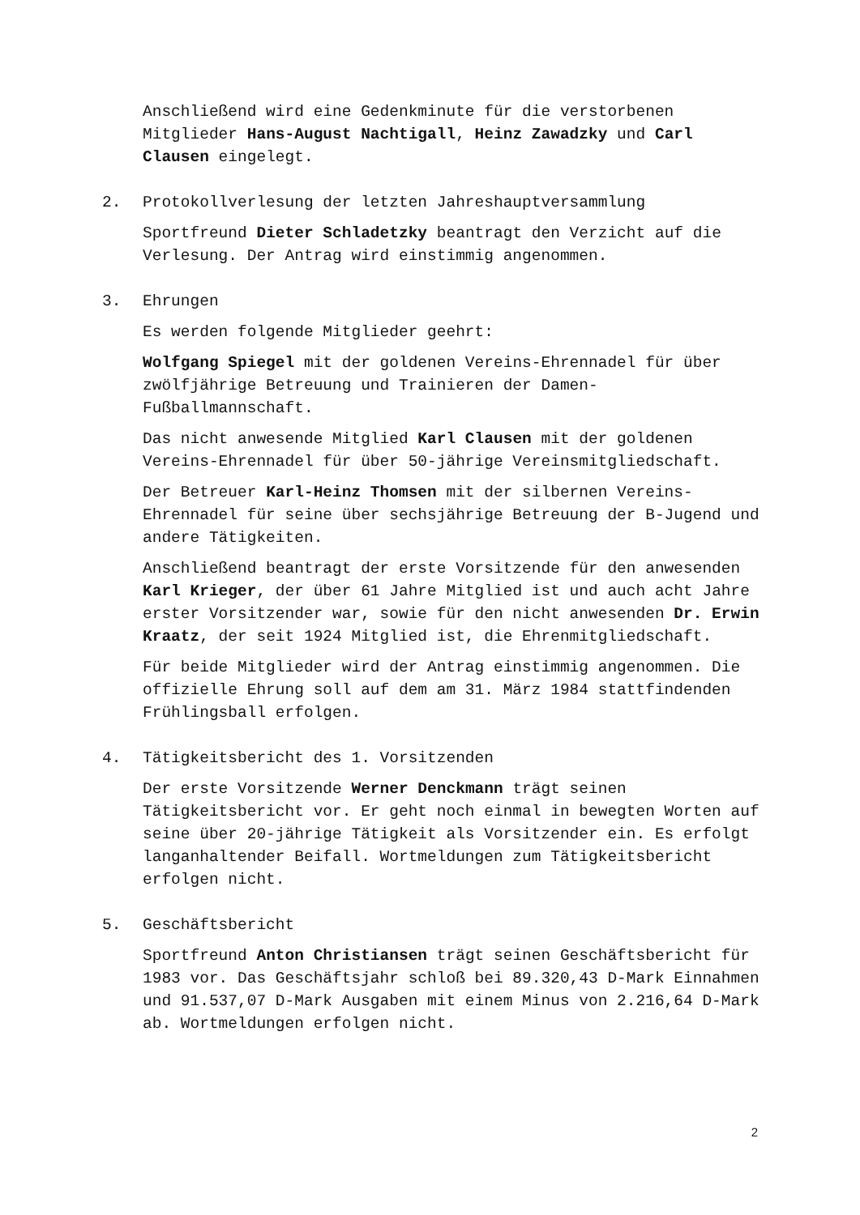Anschließend wird eine Gedenkminute für die verstorbenen Mitglieder Hans-August Nachtigall, Heinz Zawadzky und Carl Clausen eingelegt.
2. Protokollverlesung der letzten Jahreshauptversammlung
Sportfreund Dieter Schladetzky beantragt den Verzicht auf die Verlesung. Der Antrag wird einstimmig angenommen.
3. Ehrungen
Es werden folgende Mitglieder geehrt:
Wolfgang Spiegel mit der goldenen Vereins-Ehrennadel für über zwölfjährige Betreuung und Trainieren der Damen-Fußballmannschaft.
Das nicht anwesende Mitglied Karl Clausen mit der goldenen Vereins-Ehrennadel für über 50-jährige Vereinsmitgliedschaft.
Der Betreuer Karl-Heinz Thomsen mit der silbernen Vereins-Ehrennadel für seine über sechsjährige Betreuung der B-Jugend und andere Tätigkeiten.
Anschließend beantragt der erste Vorsitzende für den anwesenden Karl Krieger, der über 61 Jahre Mitglied ist und auch acht Jahre erster Vorsitzender war, sowie für den nicht anwesenden Dr. Erwin Kraatz, der seit 1924 Mitglied ist, die Ehrenmitgliedschaft.
Für beide Mitglieder wird der Antrag einstimmig angenommen. Die offizielle Ehrung soll auf dem am 31. März 1984 stattfindenden Frühlingsball erfolgen.
4. Tätigkeitsbericht des 1. Vorsitzenden
Der erste Vorsitzende Werner Denckmann trägt seinen Tätigkeitsbericht vor. Er geht noch einmal in bewegten Worten auf seine über 20-jährige Tätigkeit als Vorsitzender ein. Es erfolgt langanhaltender Beifall. Wortmeldungen zum Tätigkeitsbericht erfolgen nicht.
5. Geschäftsbericht
Sportfreund Anton Christiansen trägt seinen Geschäftsbericht für 1983 vor. Das Geschäftsjahr schloß bei 89.320,43 D-Mark Einnahmen und 91.537,07 D-Mark Ausgaben mit einem Minus von 2.216,64 D-Mark ab. Wortmeldungen erfolgen nicht.
2